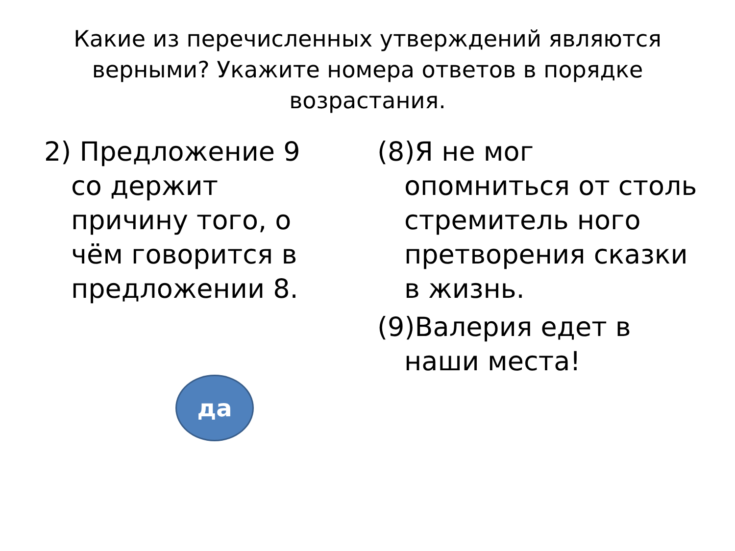Какие из перечисленных утверждений являются верными? Укажите номера ответов в порядке возрастания.
2) Предложение 9 со держит причину того, о чём говорится в предложении 8.
да
(8)Я не мог опомниться от столь стремитель ного претворения сказки в жизнь.
(9)Валерия едет в наши места!